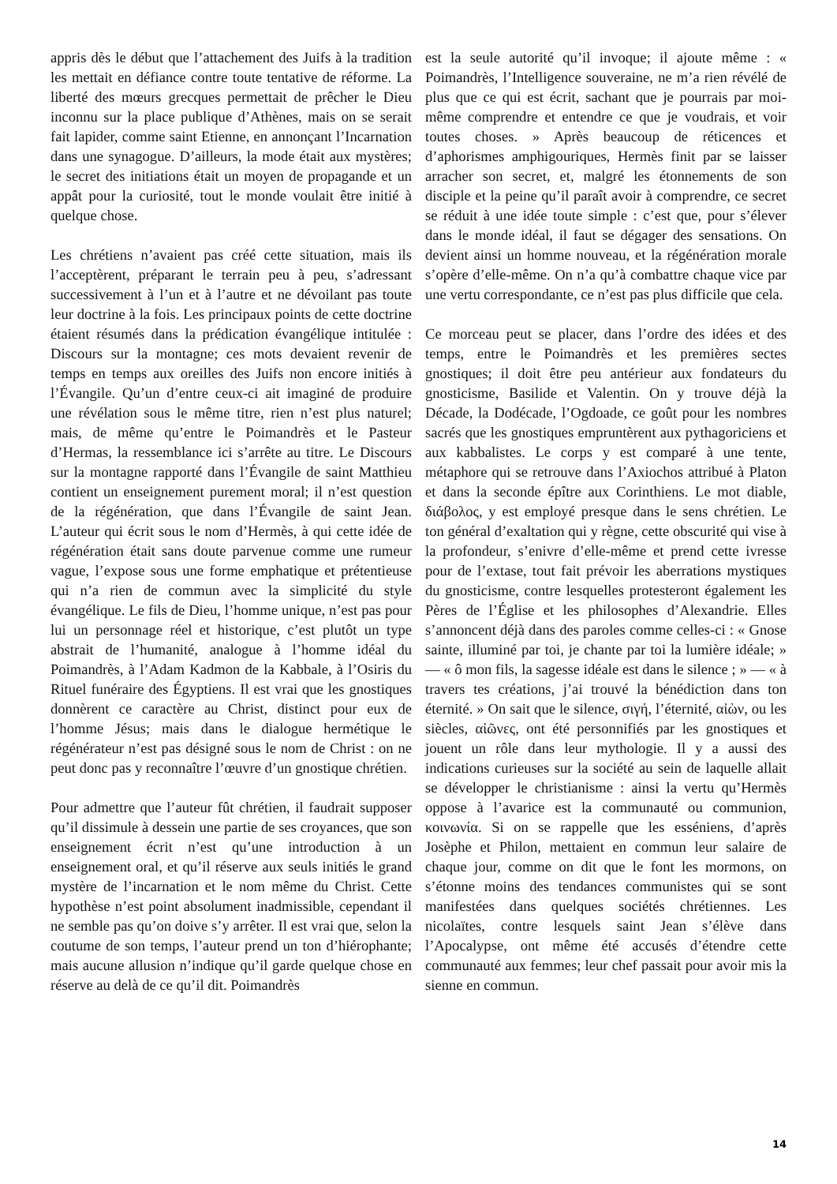appris dès le début que l’attachement des Juifs à la tradition les mettait en défiance contre toute tentative de réforme. La liberté des mœurs grecques permettait de prêcher le Dieu inconnu sur la place publique d’Athènes, mais on se serait fait lapider, comme saint Etienne, en annonçant l’Incarnation dans une synagogue. D’ailleurs, la mode était aux mystères; le secret des initiations était un moyen de propagande et un appât pour la curiosité, tout le monde voulait être initié à quelque chose.
Les chrétiens n’avaient pas créé cette situation, mais ils l’acceptèrent, préparant le terrain peu à peu, s’adressant successivement à l’un et à l’autre et ne dévoilant pas toute leur doctrine à la fois. Les principaux points de cette doctrine étaient résumés dans la prédication évangélique intitulée : Discours sur la montagne; ces mots devaient revenir de temps en temps aux oreilles des Juifs non encore initiés à l’Évangile. Qu’un d’entre ceux-ci ait imaginé de produire une révélation sous le même titre, rien n’est plus naturel; mais, de même qu’entre le Poimandrès et le Pasteur d’Hermas, la ressemblance ici s’arrête au titre. Le Discours sur la montagne rapporté dans l’Évangile de saint Matthieu contient un enseignement purement moral; il n’est question de la régénération, que dans l’Évangile de saint Jean. L’auteur qui écrit sous le nom d’Hermès, à qui cette idée de régénération était sans doute parvenue comme une rumeur vague, l’expose sous une forme emphatique et prétentieuse qui n’a rien de commun avec la simplicité du style évangélique. Le fils de Dieu, l’homme unique, n’est pas pour lui un personnage réel et historique, c’est plutôt un type abstrait de l’humanité, analogue à l’homme idéal du Poimandrès, à l’Adam Kadmon de la Kabbale, à l’Osiris du Rituel funéraire des Égyptiens. Il est vrai que les gnostiques donnèrent ce caractère au Christ, distinct pour eux de l’homme Jésus; mais dans le dialogue hermétique le régénérateur n’est pas désigné sous le nom de Christ : on ne peut donc pas y reconnaître l’œuvre d’un gnostique chrétien.
Pour admettre que l’auteur fût chrétien, il faudrait supposer qu’il dissimule à dessein une partie de ses croyances, que son enseignement écrit n’est qu’une introduction à un enseignement oral, et qu’il réserve aux seuls initiés le grand mystère de l’incarnation et le nom même du Christ. Cette hypothèse n’est point absolument inadmissible, cependant il ne semble pas qu’on doive s’y arrêter. Il est vrai que, selon la coutume de son temps, l’auteur prend un ton d’hiérophante; mais aucune allusion n’indique qu’il garde quelque chose en réserve au delà de ce qu’il dit. Poimandrès
est la seule autorité qu’il invoque; il ajoute même : « Poimandrès, l’Intelligence souveraine, ne m’a rien révélé de plus que ce qui est écrit, sachant que je pourrais par moi-même comprendre et entendre ce que je voudrais, et voir toutes choses. » Après beaucoup de réticences et d’aphorismes amphigouriques, Hermès finit par se laisser arracher son secret, et, malgré les étonnements de son disciple et la peine qu’il paraît avoir à comprendre, ce secret se réduit à une idée toute simple : c’est que, pour s’élever dans le monde idéal, il faut se dégager des sensations. On devient ainsi un homme nouveau, et la régénération morale s’opère d’elle-même. On n’a qu’à combattre chaque vice par une vertu correspondante, ce n’est pas plus difficile que cela.
Ce morceau peut se placer, dans l’ordre des idées et des temps, entre le Poimandrès et les premières sectes gnostiques; il doit être peu antérieur aux fondateurs du gnosticisme, Basilide et Valentin. On y trouve déjà la Décade, la Dodécade, l’Ogdoade, ce goût pour les nombres sacrés que les gnostiques empruntèrent aux pythagoriciens et aux kabbalistes. Le corps y est comparé à une tente, métaphore qui se retrouve dans l’Axiochos attribué à Platon et dans la seconde épître aux Corinthiens. Le mot diable, διάβολος, y est employé presque dans le sens chrétien. Le ton général d’exaltation qui y règne, cette obscurité qui vise à la profondeur, s’enivre d’elle-même et prend cette ivresse pour de l’extase, tout fait prévoir les aberrations mystiques du gnosticisme, contre lesquelles protesteront également les Pères de l’Église et les philosophes d’Alexandrie. Elles s’annoncent déjà dans des paroles comme celles-ci : « Gnose sainte, illuminé par toi, je chante par toi la lumière idéale; » — « ô mon fils, la sagesse idéale est dans le silence ; » — « à travers tes créations, j’ai trouvé la bénédiction dans ton éternité. » On sait que le silence, σιγή, l’éternité, αἰὼν, ou les siècles, αἰῶνες, ont été personnifiés par les gnostiques et jouent un rôle dans leur mythologie. Il y a aussi des indications curieuses sur la société au sein de laquelle allait se développer le christianisme : ainsi la vertu qu’Hermès oppose à l’avarice est la communauté ou communion, κοινωνία. Si on se rappelle que les esséniens, d’après Josèphe et Philon, mettaient en commun leur salaire de chaque jour, comme on dit que le font les mormons, on s’étonne moins des tendances communistes qui se sont manifestées dans quelques sociétés chrétiennes. Les nicolaïtes, contre lesquels saint Jean s’élève dans l’Apocalypse, ont même été accusés d’étendre cette communauté aux femmes; leur chef passait pour avoir mis la sienne en commun.
14